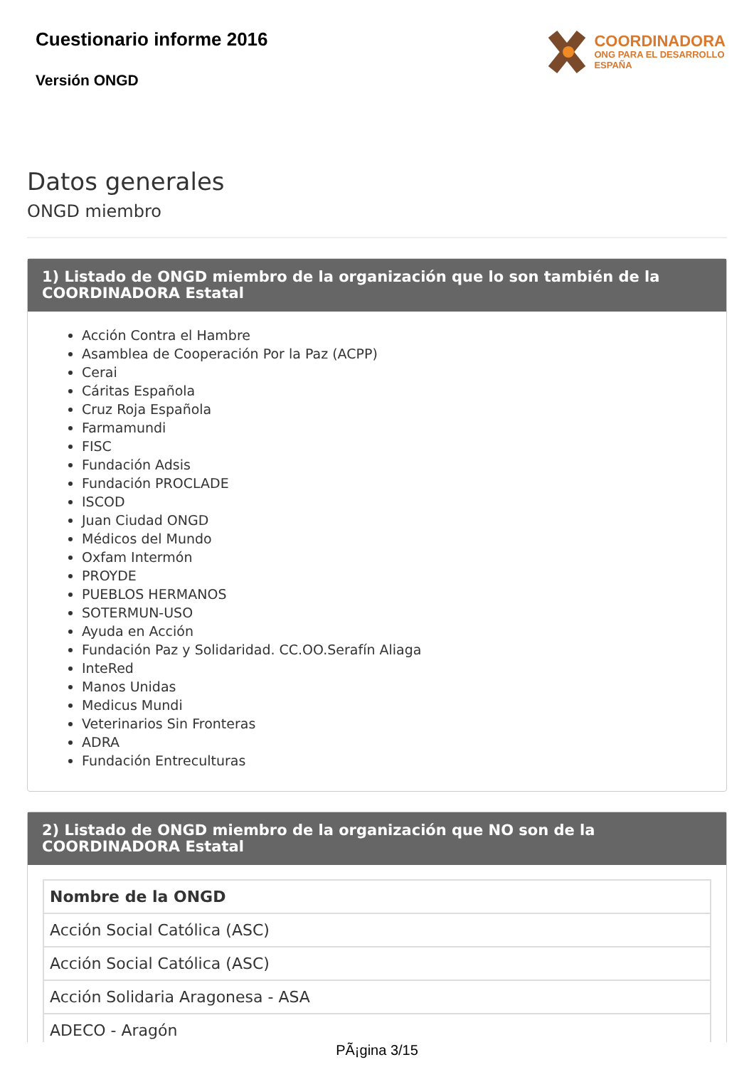Cuestionario informe 2016
Versión ONGD
COORDINADORA
ONG PARA EL DESARROLLO
ESPAÑA
Datos generales
ONGD miembro
1) Listado de ONGD miembro de la organización que lo son también de la COORDINADORA Estatal
Acción Contra el Hambre
Asamblea de Cooperación Por la Paz (ACPP)
Cerai
Cáritas Española
Cruz Roja Española
Farmamundi
FISC
Fundación Adsis
Fundación PROCLADE
ISCOD
Juan Ciudad ONGD
Médicos del Mundo
Oxfam Intermón
PROYDE
PUEBLOS HERMANOS
SOTERMUN-USO
Ayuda en Acción
Fundación Paz y Solidaridad. CC.OO.Serafín Aliaga
InteRed
Manos Unidas
Medicus Mundi
Veterinarios Sin Fronteras
ADRA
Fundación Entreculturas
2) Listado de ONGD miembro de la organización que NO son de la COORDINADORA Estatal
| Nombre de la ONGD |
| --- |
| Acción Social Católica (ASC) |
| Acción Social Católica (ASC) |
| Acción Solidaria Aragonesa - ASA |
| ADECO - Aragón |
PÃ¡gina 3/15